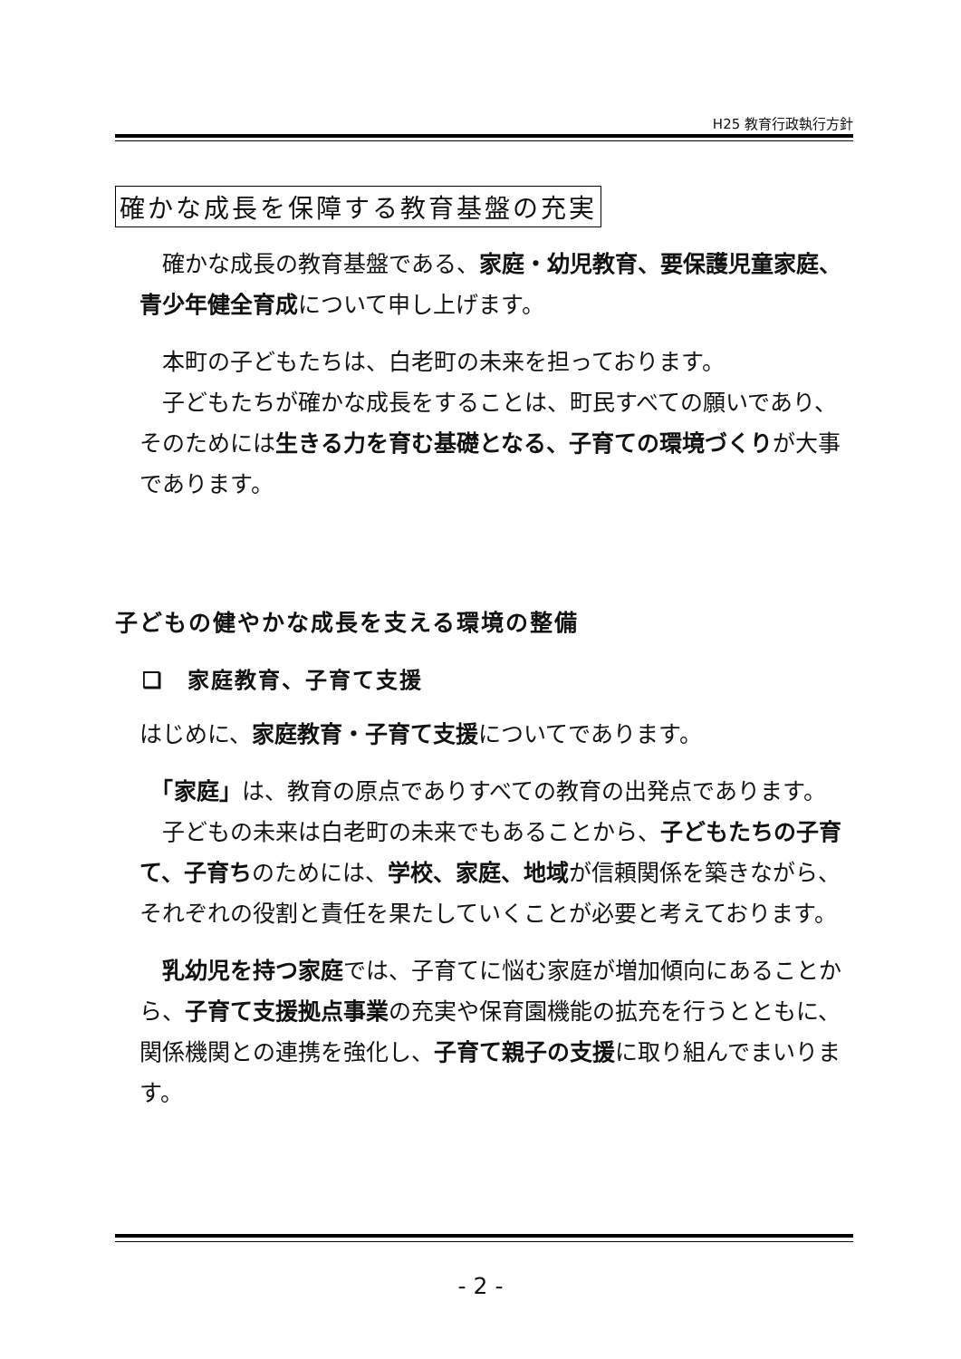H25 教育行政執行方針
確かな成長を保障する教育基盤の充実
　確かな成長の教育基盤である、家庭・幼児教育、要保護児童家庭、青少年健全育成について申し上げます。
　本町の子どもたちは、白老町の未来を担っております。
　子どもたちが確かな成長をすることは、町民すべての願いであり、そのためには生きる力を育む基礎となる、子育ての環境づくりが大事であります。
子どもの健やかな成長を支える環境の整備
❏　家庭教育、子育て支援
はじめに、家庭教育・子育て支援についてであります。
　「家庭」は、教育の原点でありすべての教育の出発点であります。
　子どもの未来は白老町の未来でもあることから、子どもたちの子育て、子育ちのためには、学校、家庭、地域が信頼関係を築きながら、それぞれの役割と責任を果たしていくことが必要と考えております。
　乳幼児を持つ家庭では、子育てに悩む家庭が増加傾向にあることから、子育て支援拠点事業の充実や保育園機能の拡充を行うとともに、関係機関との連携を強化し、子育て親子の支援に取り組んでまいります。
- 2 -